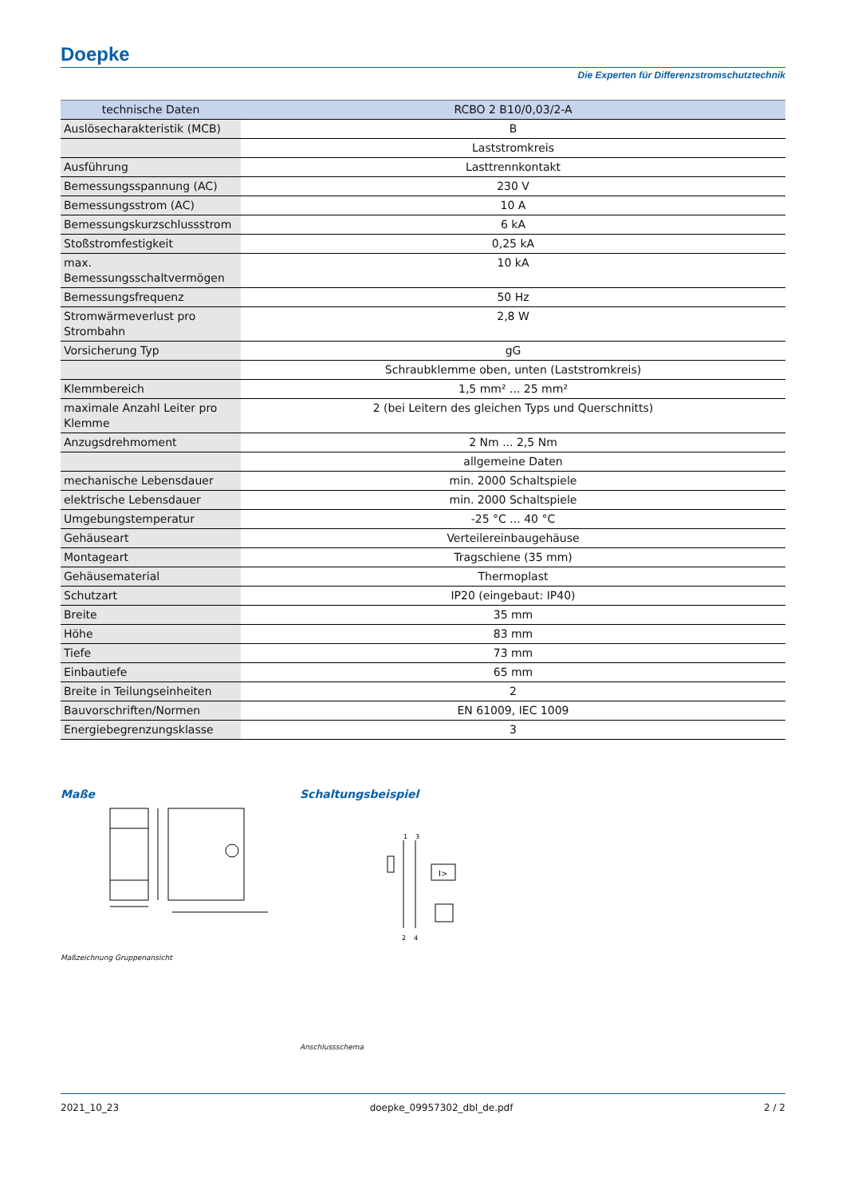Doepke
Die Experten für Differenzstromschutztechnik
| technische Daten | RCBO 2 B10/0,03/2-A |
| --- | --- |
| Auslösecharakteristik (MCB) | B |
| | Laststromkreis |
| Ausführung | Lasttrennkontakt |
| Bemessungsspannung (AC) | 230 V |
| Bemessungsstrom (AC) | 10 A |
| Bemessungskurzschlussstrom | 6 kA |
| Stoßstromfestigkeit | 0,25 kA |
| max. Bemessungsschaltvermögen | 10 kA |
| Bemessungsfrequenz | 50 Hz |
| Stromwärmeverlust pro Strombahn | 2,8 W |
| Vorsicherung Typ | gG |
| | Schraubklemme oben, unten (Laststromkreis) |
| Klemmbereich | 1,5 mm² ... 25 mm² |
| maximale Anzahl Leiter pro Klemme | 2 (bei Leitern des gleichen Typs und Querschnitts) |
| Anzugsdrehmoment | 2 Nm ... 2,5 Nm |
| | allgemeine Daten |
| mechanische Lebensdauer | min. 2000 Schaltspiele |
| elektrische Lebensdauer | min. 2000 Schaltspiele |
| Umgebungstemperatur | -25 °C ... 40 °C |
| Gehäuseart | Verteilereinbaugehäuse |
| Montageart | Tragschiene (35 mm) |
| Gehäusematerial | Thermoplast |
| Schutzart | IP20 (eingebaut: IP40) |
| Breite | 35 mm |
| Höhe | 83 mm |
| Tiefe | 73 mm |
| Einbautiefe | 65 mm |
| Breite in Teilungseinheiten | 2 |
| Bauvorschriften/Normen | EN 61009, IEC 1009 |
| Energiebegrenzungsklasse | 3 |
Maße
Maßzeichnung Gruppenansicht
Schaltungsbeispiel
1
3
2
4
I>
Anschlussschema
2021_10_23 doepke_09957302_dbl_de.pdf 2 / 2